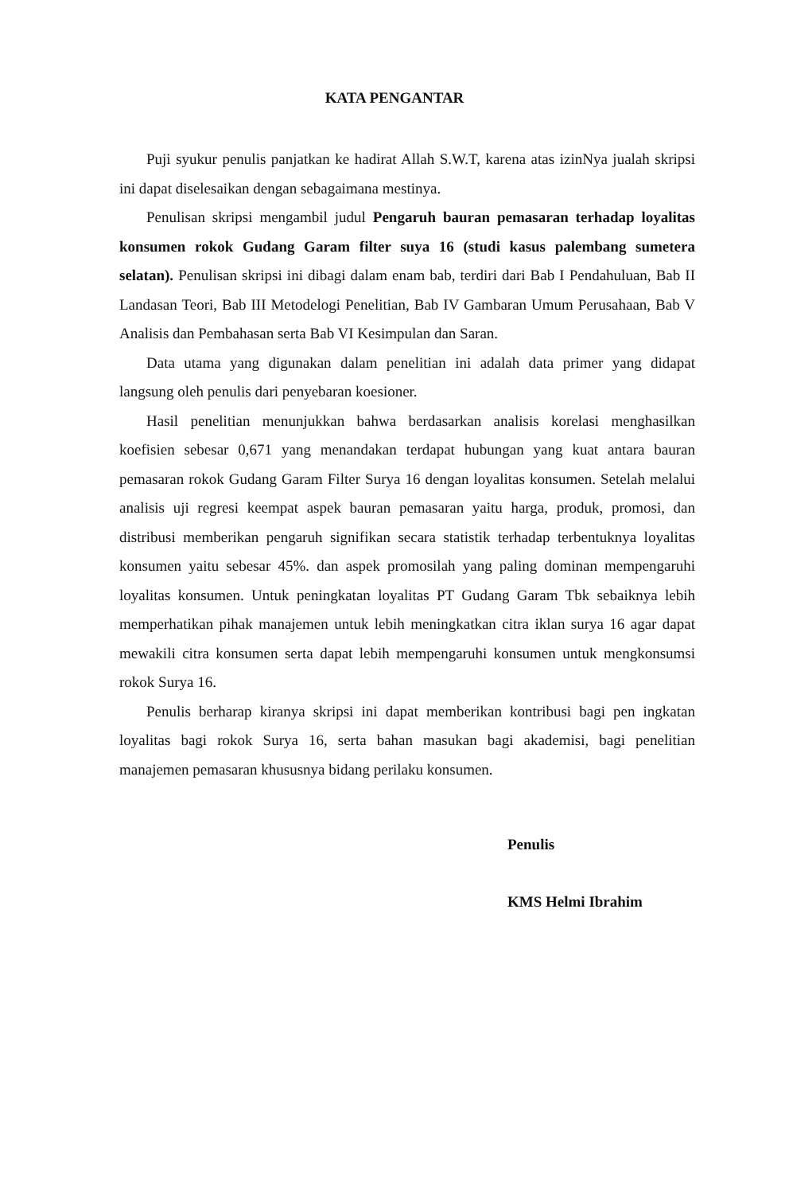KATA PENGANTAR
Puji syukur penulis panjatkan ke hadirat Allah S.W.T, karena atas izinNya jualah skripsi ini dapat diselesaikan dengan sebagaimana mestinya.
Penulisan skripsi mengambil judul Pengaruh bauran pemasaran terhadap loyalitas konsumen rokok Gudang Garam filter suya 16 (studi kasus palembang sumetera selatan). Penulisan skripsi ini dibagi dalam enam bab, terdiri dari Bab I Pendahuluan, Bab II Landasan Teori, Bab III Metodelogi Penelitian, Bab IV Gambaran Umum Perusahaan, Bab V Analisis dan Pembahasan serta Bab VI Kesimpulan dan Saran.
Data utama yang digunakan dalam penelitian ini adalah data primer yang didapat langsung oleh penulis dari penyebaran koesioner.
Hasil penelitian menunjukkan bahwa berdasarkan analisis korelasi menghasilkan koefisien sebesar 0,671 yang menandakan terdapat hubungan yang kuat antara bauran pemasaran rokok Gudang Garam Filter Surya 16 dengan loyalitas konsumen. Setelah melalui analisis uji regresi keempat aspek bauran pemasaran yaitu harga, produk, promosi, dan distribusi memberikan pengaruh signifikan secara statistik terhadap terbentuknya loyalitas konsumen yaitu sebesar 45%. dan aspek promosilah yang paling dominan mempengaruhi loyalitas konsumen. Untuk peningkatan loyalitas PT Gudang Garam Tbk sebaiknya lebih memperhatikan pihak manajemen untuk lebih meningkatkan citra iklan surya 16 agar dapat mewakili citra konsumen serta dapat lebih mempengaruhi konsumen untuk mengkonsumsi rokok Surya 16.
Penulis berharap kiranya skripsi ini dapat memberikan kontribusi bagi pen ingkatan loyalitas bagi rokok Surya 16, serta bahan masukan bagi akademisi, bagi penelitian manajemen pemasaran khususnya bidang perilaku konsumen.
Penulis
KMS Helmi Ibrahim